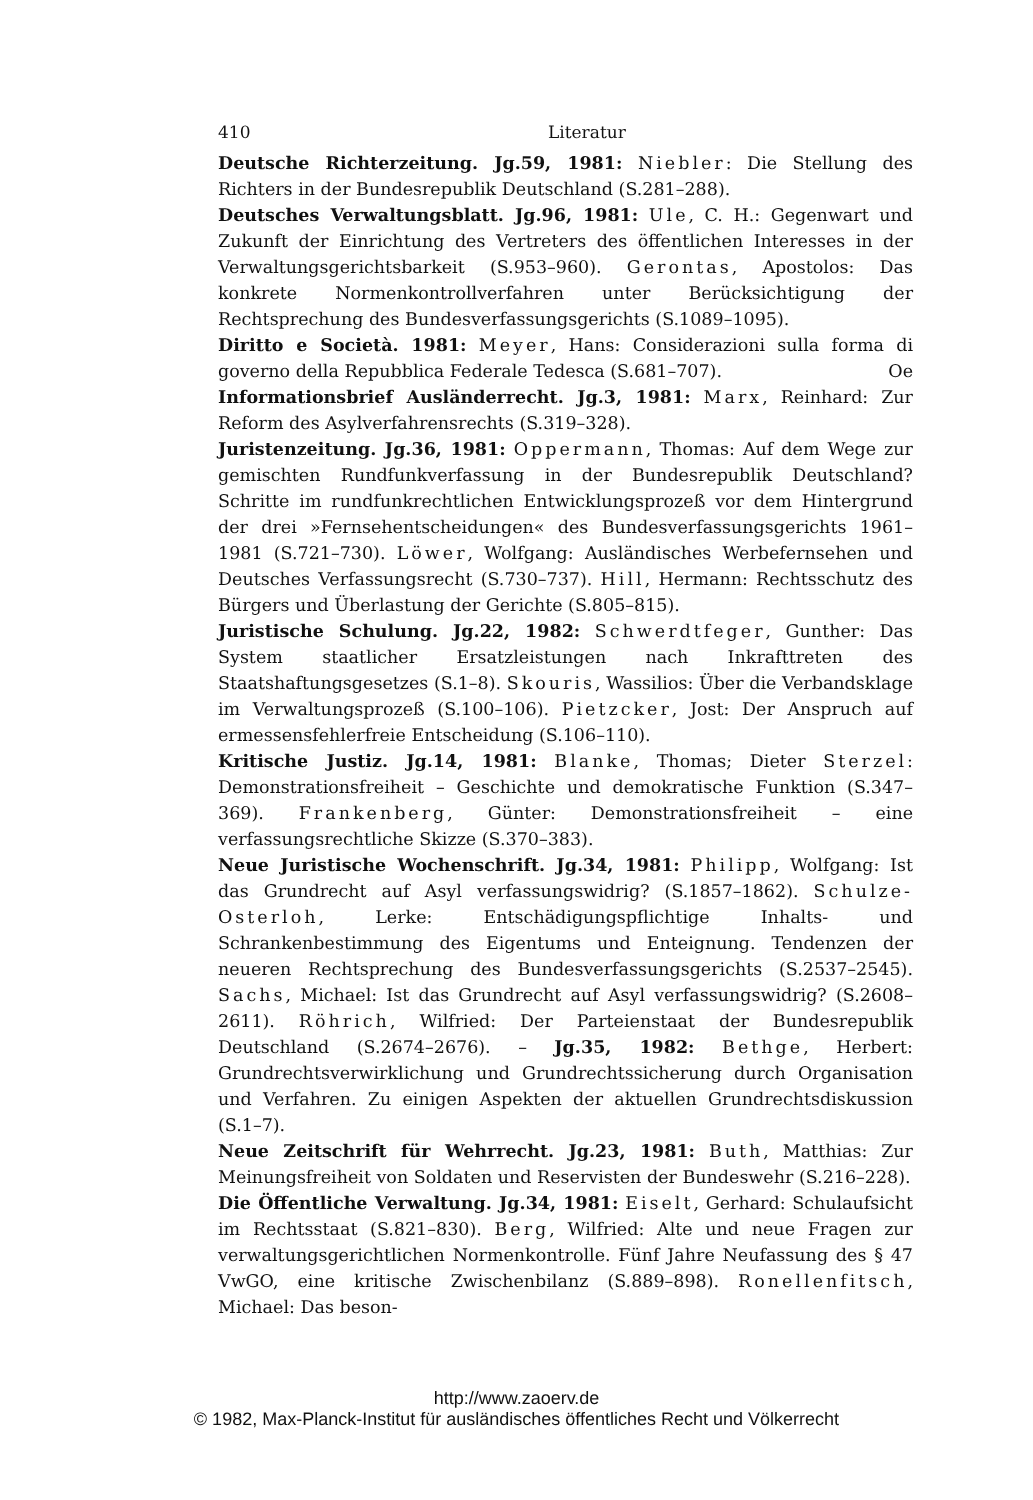410 Literatur
Deutsche Richterzeitung. Jg.59, 1981: Niebler: Die Stellung des Richters in der Bundesrepublik Deutschland (S.281–288).
Deutsches Verwaltungsblatt. Jg.96, 1981: Ule, C. H.: Gegenwart und Zukunft der Einrichtung des Vertreters des öffentlichen Interesses in der Verwaltungsgerichtsbarkeit (S.953–960). Gerontas, Apostolos: Das konkrete Normenkontrollverfahren unter Berücksichtigung der Rechtsprechung des Bundesverfassungsgerichts (S.1089–1095).
Diritto e Società. 1981: Meyer, Hans: Considerazioni sulla forma di governo della Repubblica Federale Tedesca (S.681–707). Oe
Informationsbrief Ausländerrecht. Jg.3, 1981: Marx, Reinhard: Zur Reform des Asylverfahrensrechts (S.319–328).
Juristenzeitung. Jg.36, 1981: Oppermann, Thomas: Auf dem Wege zur gemischten Rundfunkverfassung in der Bundesrepublik Deutschland? Schritte im rundfunkrechtlichen Entwicklungsprozeß vor dem Hintergrund der drei »Fernsehentscheidungen« des Bundesverfassungsgerichts 1961–1981 (S.721–730). Löwer, Wolfgang: Ausländisches Werbefernsehen und Deutsches Verfassungsrecht (S.730–737). Hill, Hermann: Rechtsschutz des Bürgers und Überlastung der Gerichte (S.805–815).
Juristische Schulung. Jg.22, 1982: Schwerdtfeger, Gunther: Das System staatlicher Ersatzleistungen nach Inkrafttreten des Staatshaftungsgesetzes (S.1–8). Skouris, Wassilios: Über die Verbandsklage im Verwaltungsprozeß (S.100–106). Pietzcker, Jost: Der Anspruch auf ermessensfehlerfreie Entscheidung (S.106–110).
Kritische Justiz. Jg.14, 1981: Blanke, Thomas; Dieter Sterzel: Demonstrationsfreiheit – Geschichte und demokratische Funktion (S.347–369). Frankenberg, Günter: Demonstrationsfreiheit – eine verfassungsrechtliche Skizze (S.370–383).
Neue Juristische Wochenschrift. Jg.34, 1981: Philipp, Wolfgang: Ist das Grundrecht auf Asyl verfassungswidrig? (S.1857–1862). Schulze-Osterloh, Lerke: Entschädigungspflichtige Inhalts- und Schrankenbestimmung des Eigentums und Enteignung. Tendenzen der neueren Rechtsprechung des Bundesverfassungsgerichts (S.2537–2545). Sachs, Michael: Ist das Grundrecht auf Asyl verfassungswidrig? (S.2608–2611). Röhrich, Wilfried: Der Parteienstaat der Bundesrepublik Deutschland (S.2674–2676). – Jg.35, 1982: Bethge, Herbert: Grundrechtsverwirklichung und Grundrechtssicherung durch Organisation und Verfahren. Zu einigen Aspekten der aktuellen Grundrechtsdiskussion (S.1–7).
Neue Zeitschrift für Wehrrecht. Jg.23, 1981: Buth, Matthias: Zur Meinungsfreiheit von Soldaten und Reservisten der Bundeswehr (S.216–228).
Die Öffentliche Verwaltung. Jg.34, 1981: Eiselt, Gerhard: Schulaufsicht im Rechtsstaat (S.821–830). Berg, Wilfried: Alte und neue Fragen zur verwaltungsgerichtlichen Normenkontrolle. Fünf Jahre Neufassung des § 47 VwGO, eine kritische Zwischenbilanz (S.889–898). Ronellenfitsch, Michael: Das beson-
http://www.zaoerv.de
© 1982, Max-Planck-Institut für ausländisches öffentliches Recht und Völkerrecht